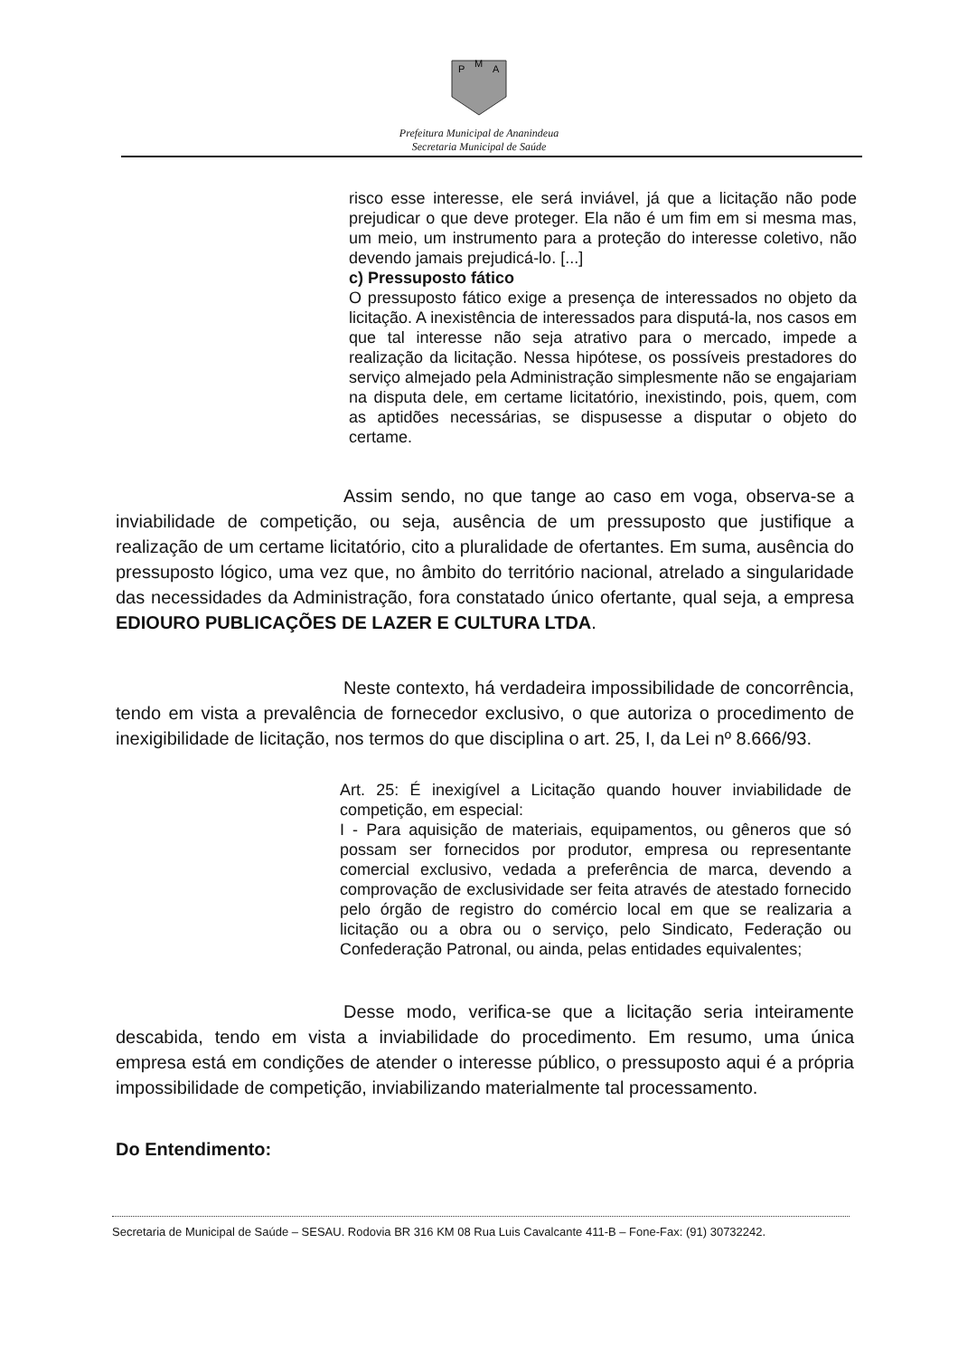P
M
A
Prefeitura Municipal de Ananindeua
Secretaria Municipal de Saúde
risco esse interesse, ele será inviável, já que a licitação não pode prejudicar o que deve proteger. Ela não é um fim em si mesma mas, um meio, um instrumento para a proteção do interesse coletivo, não devendo jamais prejudicá-lo. [...]
c) Pressuposto fático
O pressuposto fático exige a presença de interessados no objeto da licitação. A inexistência de interessados para disputá-la, nos casos em que tal interesse não seja atrativo para o mercado, impede a realização da licitação. Nessa hipótese, os possíveis prestadores do serviço almejado pela Administração simplesmente não se engajariam na disputa dele, em certame licitatório, inexistindo, pois, quem, com as aptidões necessárias, se dispusesse a disputar o objeto do certame.
Assim sendo, no que tange ao caso em voga, observa-se a inviabilidade de competição, ou seja, ausência de um pressuposto que justifique a realização de um certame licitatório, cito a pluralidade de ofertantes. Em suma, ausência do pressuposto lógico, uma vez que, no âmbito do território nacional, atrelado a singularidade das necessidades da Administração, fora constatado único ofertante, qual seja, a empresa EDIOURO PUBLICAÇÕES DE LAZER E CULTURA LTDA.
Neste contexto, há verdadeira impossibilidade de concorrência, tendo em vista a prevalência de fornecedor exclusivo, o que autoriza o procedimento de inexigibilidade de licitação, nos termos do que disciplina o art. 25, I, da Lei nº 8.666/93.
Art. 25: É inexigível a Licitação quando houver inviabilidade de competição, em especial:
I - Para aquisição de materiais, equipamentos, ou gêneros que só possam ser fornecidos por produtor, empresa ou representante comercial exclusivo, vedada a preferência de marca, devendo a comprovação de exclusividade ser feita através de atestado fornecido pelo órgão de registro do comércio local em que se realizaria a licitação ou a obra ou o serviço, pelo Sindicato, Federação ou Confederação Patronal, ou ainda, pelas entidades equivalentes;
Desse modo, verifica-se que a licitação seria inteiramente descabida, tendo em vista a inviabilidade do procedimento. Em resumo, uma única empresa está em condições de atender o interesse público, o pressuposto aqui é a própria impossibilidade de competição, inviabilizando materialmente tal processamento.
Do Entendimento:
Secretaria de Municipal de Saúde – SESAU. Rodovia BR 316 KM 08 Rua Luis Cavalcante 411-B – Fone-Fax: (91) 30732242.